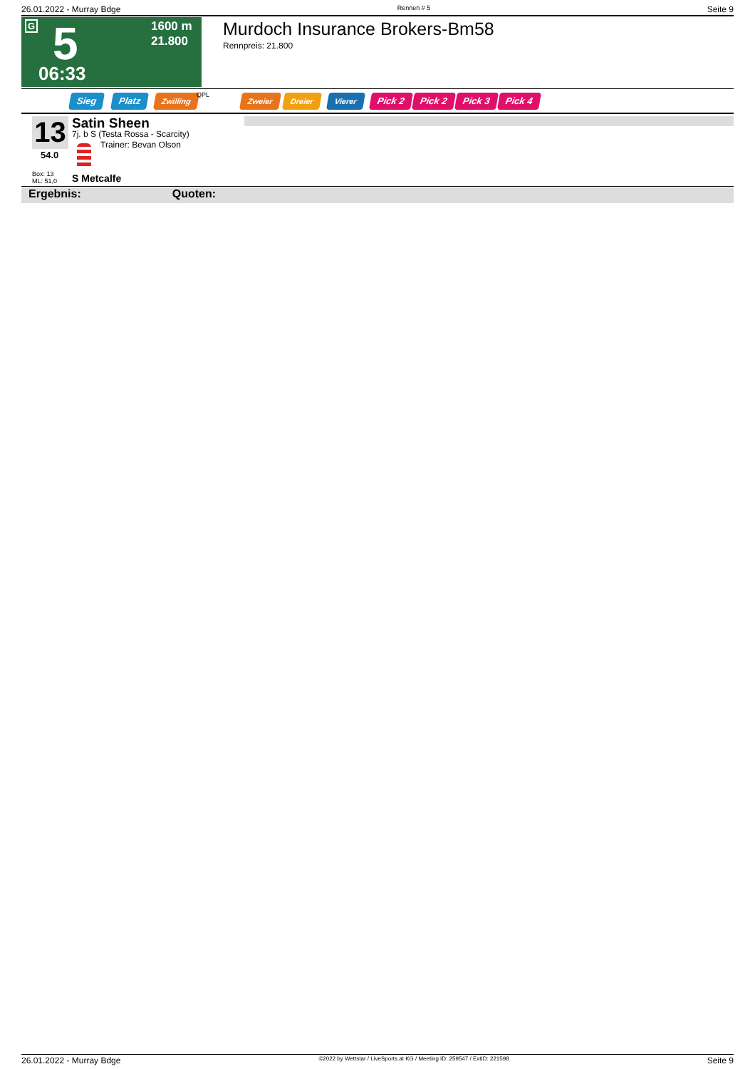26.01.2022 - Murray Bdge Rennen # 5 Seite 9
G 5
06:33
1600 m
21.800
Murdoch Insurance Brokers-Bm58
Rennpreis: 21.800
Sieg Platz Zwilling QPL Zweier Dreier Vierer Pick 2 Pick 2 Pick 3 Pick 4
13
54.0
Box: 13
ML: 51,0
Satin Sheen
7j. b S (Testa Rossa - Scarcity)
Trainer: Bevan Olson
S Metcalfe
Ergebnis: Quoten:
26.01.2022 - Murray Bdge ©2022 by Wettstar / LiveSports.at KG / Meeting ID: 259547 / ExtID: 221598 Seite 9